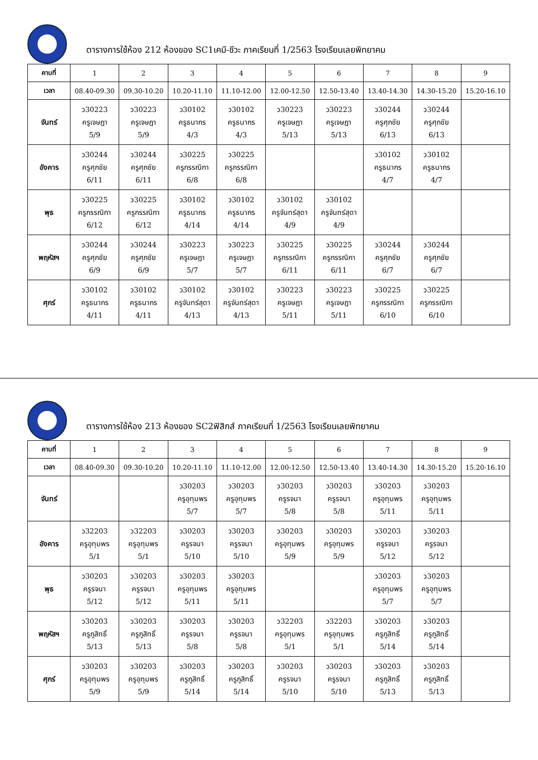ตารางการใช้ห้อง 212 ห้องของ SC1เคมี-ชีวะ ภาคเรียนที่ 1/2563 โรงเรียนเลยพิทยาคม
| คาบที่ | 1 | 2 | 3 | 4 | 5 | 6 | 7 | 8 | 9 |
| --- | --- | --- | --- | --- | --- | --- | --- | --- | --- |
| เวลา | 08.40-09.30 | 09.30-10.20 | 10.20-11.10 | 11.10-12.00 | 12.00-12.50 | 12.50-13.40 | 13.40-14.30 | 14.30-15.20 | 15.20-16.10 |
| จันทร์ | ว30223 ครูเจษฎา 5/9 | ว30223 ครูเจษฎา 5/9 | ว30102 ครูธนากร 4/3 | ว30102 ครูธนากร 4/3 | ว30223 ครูเจษฎา 5/13 | ว30223 ครูเจษฎา 5/13 | ว30244 ครูศุภชัย 6/13 | ว30244 ครูศุภชัย 6/13 | |
| อังคาร | ว30244 ครูศุภชัย 6/11 | ว30244 ครูศุภชัย 6/11 | ว30225 ครูกรรณิกา 6/8 | ว30225 ครูกรรณิกา 6/8 | | | ว30102 ครูธนากร 4/7 | ว30102 ครูธนากร 4/7 | |
| พุธ | ว30225 ครูกรรณิกา 6/12 | ว30225 ครูกรรณิกา 6/12 | ว30102 ครูธนากร 4/14 | ว30102 ครูธนากร 4/14 | ว30102 ครูจันทร์สุดา 4/9 | ว30102 ครูจันทร์สุดา 4/9 | | | |
| พฤหัสฯ | ว30244 ครูศุภชัย 6/9 | ว30244 ครูศุภชัย 6/9 | ว30223 ครูเจษฎา 5/7 | ว30223 ครูเจษฎา 5/7 | ว30225 ครูกรรณิกา 6/11 | ว30225 ครูกรรณิกา 6/11 | ว30244 ครูศุภชัย 6/7 | ว30244 ครูศุภชัย 6/7 | |
| ศุกร์ | ว30102 ครูธนากร 4/11 | ว30102 ครูธนากร 4/11 | ว30102 ครูจันทร์สุดา 4/13 | ว30102 ครูจันทร์สุดา 4/13 | ว30223 ครูเจษฎา 5/11 | ว30223 ครูเจษฎา 5/11 | ว30225 ครูกรรณิกา 6/10 | ว30225 ครูกรรณิกา 6/10 | |
ตารางการใช้ห้อง 213 ห้องของ SC2ฟิสิกส์ ภาคเรียนที่ 1/2563 โรงเรียนเลยพิทยาคม
| คาบที่ | 1 | 2 | 3 | 4 | 5 | 6 | 7 | 8 | 9 |
| --- | --- | --- | --- | --- | --- | --- | --- | --- | --- |
| เวลา | 08.40-09.30 | 09.30-10.20 | 10.20-11.10 | 11.10-12.00 | 12.00-12.50 | 12.50-13.40 | 13.40-14.30 | 14.30-15.20 | 15.20-16.10 |
| จันทร์ | | | ว30203 ครูอุทุมพร 5/7 | ว30203 ครูอุทุมพร 5/7 | ว30203 ครูรจนา 5/8 | ว30203 ครูรจนา 5/8 | ว30203 ครูอุทุมพร 5/11 | ว30203 ครูอุทุมพร 5/11 | |
| อังคาร | ว32203 ครูอุทุมพร 5/1 | ว32203 ครูอุทุมพร 5/1 | ว30203 ครูรจนา 5/10 | ว30203 ครูรจนา 5/10 | ว30203 ครูอุทุมพร 5/9 | ว30203 ครูอุทุมพร 5/9 | ว30203 ครูรจนา 5/12 | ว30203 ครูรจนา 5/12 | |
| พุธ | ว30203 ครูรจนา 5/12 | ว30203 ครูรจนา 5/12 | ว30203 ครูอุทุมพร 5/11 | ว30203 ครูอุทุมพร 5/11 | | | ว30203 ครูอุทุมพร 5/7 | ว30203 ครูอุทุมพร 5/7 | |
| พฤหัสฯ | ว30203 ครูภูสิทธิ์ 5/13 | ว30203 ครูภูสิทธิ์ 5/13 | ว30203 ครูรจนา 5/8 | ว30203 ครูรจนา 5/8 | ว32203 ครูอุทุมพร 5/1 | ว32203 ครูอุทุมพร 5/1 | ว30203 ครูภูสิทธิ์ 5/14 | ว30203 ครูภูสิทธิ์ 5/14 | |
| ศุกร์ | ว30203 ครูอุทุมพร 5/9 | ว30203 ครูอุทุมพร 5/9 | ว30203 ครูภูสิทธิ์ 5/14 | ว30203 ครูภูสิทธิ์ 5/14 | ว30203 ครูรจนา 5/10 | ว30203 ครูรจนา 5/10 | ว30203 ครูภูสิทธิ์ 5/13 | ว30203 ครูภูสิทธิ์ 5/13 | |